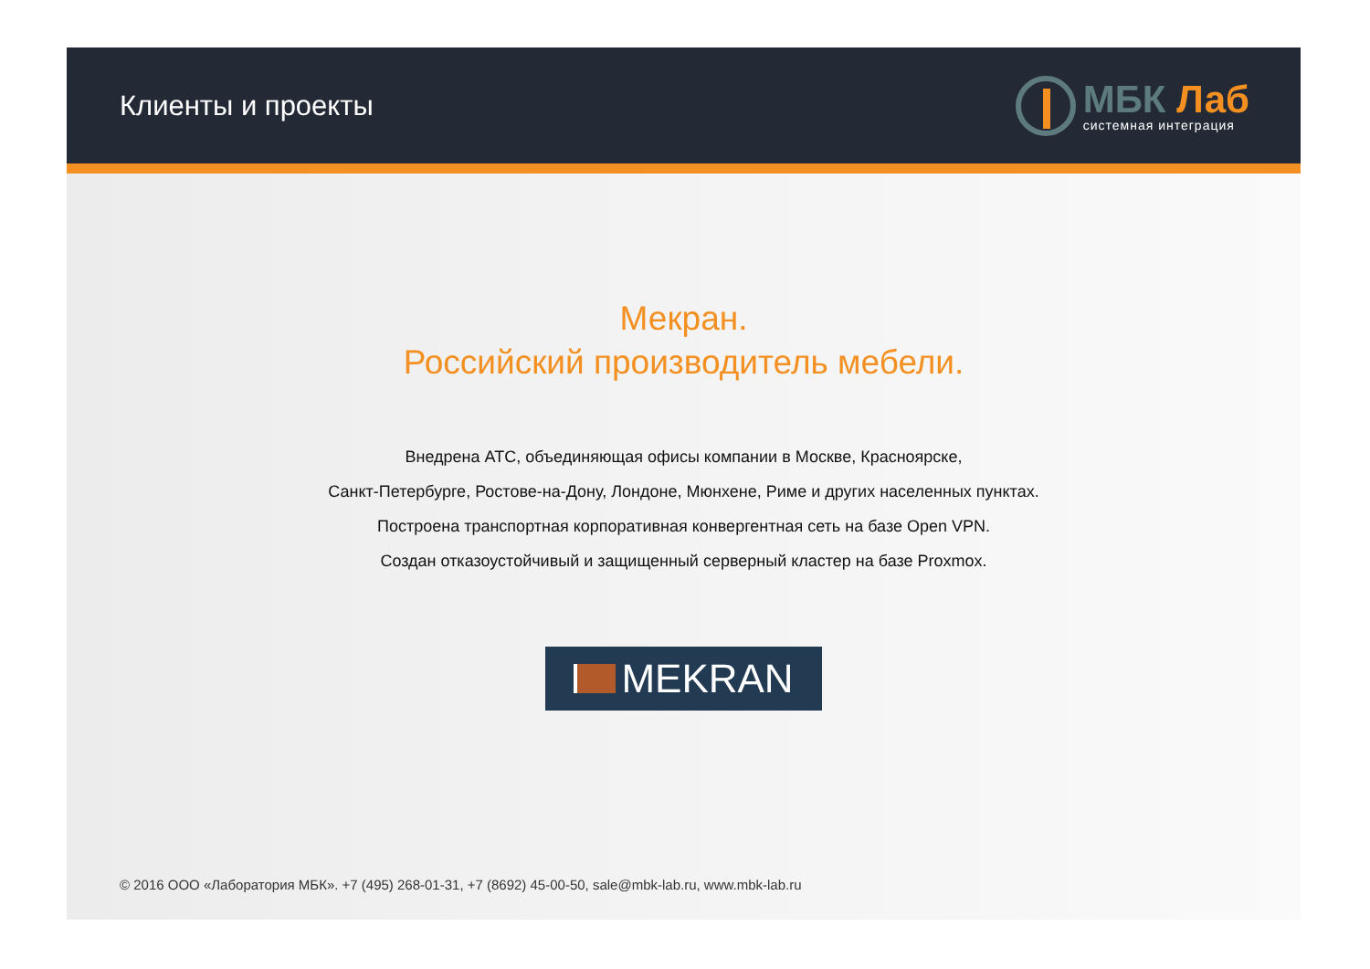Клиенты и проекты
МБК Лаб
системная интеграция
Мекран.
Российский производитель мебели.
Внедрена АТС, объединяющая офисы компании в Москве, Красноярске,
Санкт-Петербурге, Ростове-на-Дону, Лондоне, Мюнхене, Риме и других населенных пунктах.
Построена транспортная корпоративная конвергентная сеть на базе Open VPN.
Создан отказоустойчивый и защищенный серверный кластер на базе Proxmox.
MEKRAN
© 2016 ООО «Лаборатория МБК». +7 (495) 268-01-31, +7 (8692) 45-00-50, sale@mbk-lab.ru, www.mbk-lab.ru